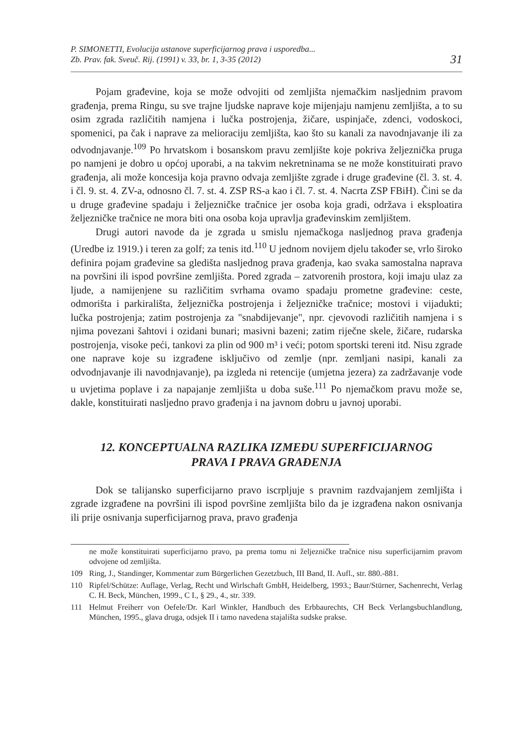P. SIMONETTI, Evolucija ustanove superficijarnog prava i usporedba...
Zb. Prav. fak. Sveuč. Rij. (1991) v. 33, br. 1, 3-35 (2012)
31
Pojam građevine, koja se može odvojiti od zemljišta njemačkim nasljednim pravom građenja, prema Ringu, su sve trajne ljudske naprave koje mijenjaju namjenu zemljišta, a to su osim zgrada različitih namjena i lučka postrojenja, žičare, uspinjače, zdenci, vodoskoci, spomenici, pa čak i naprave za melioraciju zemljišta, kao što su kanali za navodnjavanje ili za odvodnjavanje.<sup>109</sup> Po hrvatskom i bosanskom pravu zemljište koje pokriva željeznička pruga po namjeni je dobro u općoj uporabi, a na takvim nekretninama se ne može konstituirati pravo građenja, ali može koncesija koja pravno odvaja zemljište zgrade i druge građevine (čl. 3. st. 4. i čl. 9. st. 4. ZV-a, odnosno čl. 7. st. 4. ZSP RS-a kao i čl. 7. st. 4. Nacrta ZSP FBiH). Čini se da u druge građevine spadaju i željezničke tračnice jer osoba koja gradi, održava i eksploatira željezničke tračnice ne mora biti ona osoba koja upravlja građevinskim zemljištem.
Drugi autori navode da je zgrada u smislu njemačkoga nasljednog prava građenja (Uredbe iz 1919.) i teren za golf; za tenis itd.<sup>110</sup> U jednom novijem djelu također se, vrlo široko definira pojam građevine sa gledišta nasljednog prava građenja, kao svaka samostalna naprava na površini ili ispod površine zemljišta. Pored zgrada – zatvorenih prostora, koji imaju ulaz za ljude, a namijenjene su različitim svrhama ovamo spadaju prometne građevine: ceste, odmorišta i parkirališta, željeznička postrojenja i željezničke tračnice; mostovi i vijadukti; lučka postrojenja; zatim postrojenja za "snabdijevanje", npr. cjevovodi različitih namjena i s njima povezani šahtovi i ozidani bunari; masivni bazeni; zatim riječne skele, žičare, rudarska postrojenja, visoke peći, tankovi za plin od 900 m³ i veći; potom sportski tereni itd. Nisu zgrade one naprave koje su izgrađene isključivo od zemlje (npr. zemljani nasipi, kanali za odvodnjavanje ili navodnjavanje), pa izgleda ni retencije (umjetna jezera) za zadržavanje vode u uvjetima poplave i za napajanje zemljišta u doba suše.<sup>111</sup> Po njemačkom pravu može se, dakle, konstituirati nasljedno pravo građenja i na javnom dobru u javnoj uporabi.
12. KONCEPTUALNA RAZLIKA IZMEĐU SUPERFICIJARNOG
PRAVA I PRAVA GRAĐENJA
Dok se talijansko superficijarno pravo iscrpljuje s pravnim razdvajanjem zemljišta i zgrade izgrađene na površini ili ispod površine zemljišta bilo da je izgrađena nakon osnivanja ili prije osnivanja superficijarnog prava, pravo građenja
ne može konstituirati superficijarno pravo, pa prema tomu ni željezničke tračnice nisu superficijarnim pravom odvojene od zemljišta.
109 Ring, J., Standinger, Kommentar zum Bürgerlichen Gezetzbuch, III Band, II. Aufl., str. 880.-881.
110 Ripfel/Schütze: Auflage, Verlag, Recht und Wirlschaft GmbH, Heidelberg, 1993.; Baur/Stürner, Sachenrecht, Verlag C. H. Beck, München, 1999., C I., § 29., 4., str. 339.
111 Helmut Freiherr von Oefele/Dr. Karl Winkler, Handbuch des Erbbaurechts, CH Beck Verlangsbuchlandlung, München, 1995., glava druga, odsjek II i tamo navedena stajališta sudske prakse.